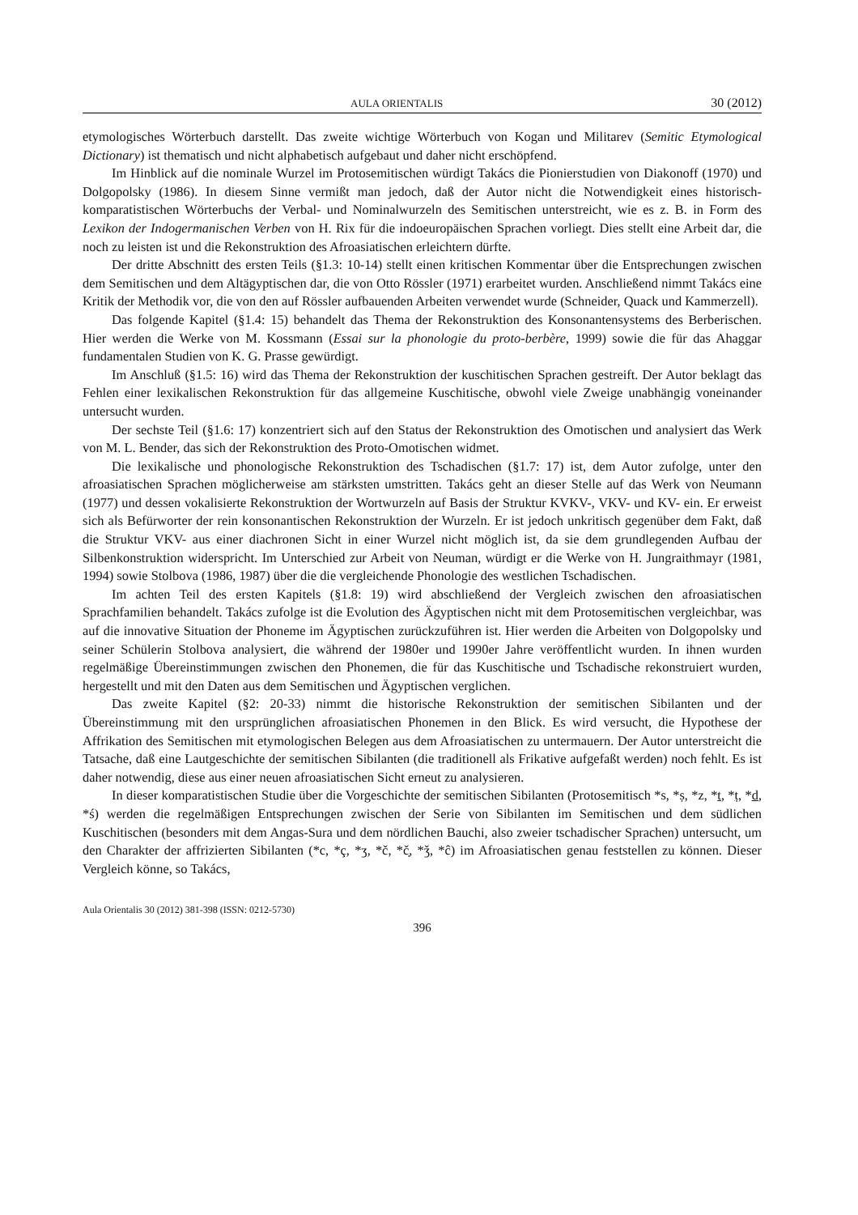AULA ORIENTALIS 30 (2012)
etymologisches Wörterbuch darstellt. Das zweite wichtige Wörterbuch von Kogan und Militarev (Semitic Etymological Dictionary) ist thematisch und nicht alphabetisch aufgebaut und daher nicht erschöpfend.
Im Hinblick auf die nominale Wurzel im Protosemitischen würdigt Takács die Pionierstudien von Diakonoff (1970) und Dolgopolsky (1986). In diesem Sinne vermißt man jedoch, daß der Autor nicht die Notwendigkeit eines historisch-komparatistischen Wörterbuchs der Verbal- und Nominalwurzeln des Semitischen unterstreicht, wie es z. B. in Form des Lexikon der Indogermanischen Verben von H. Rix für die indoeuropäischen Sprachen vorliegt. Dies stellt eine Arbeit dar, die noch zu leisten ist und die Rekonstruktion des Afroasiatischen erleichtern dürfte.
Der dritte Abschnitt des ersten Teils (§1.3: 10-14) stellt einen kritischen Kommentar über die Entsprechungen zwischen dem Semitischen und dem Altägyptischen dar, die von Otto Rössler (1971) erarbeitet wurden. Anschließend nimmt Takács eine Kritik der Methodik vor, die von den auf Rössler aufbauenden Arbeiten verwendet wurde (Schneider, Quack und Kammerzell).
Das folgende Kapitel (§1.4: 15) behandelt das Thema der Rekonstruktion des Konsonantensystems des Berberischen. Hier werden die Werke von M. Kossmann (Essai sur la phonologie du proto-berbère, 1999) sowie die für das Ahaggar fundamentalen Studien von K. G. Prasse gewürdigt.
Im Anschluß (§1.5: 16) wird das Thema der Rekonstruktion der kuschitischen Sprachen gestreift. Der Autor beklagt das Fehlen einer lexikalischen Rekonstruktion für das allgemeine Kuschitische, obwohl viele Zweige unabhängig voneinander untersucht wurden.
Der sechste Teil (§1.6: 17) konzentriert sich auf den Status der Rekonstruktion des Omotischen und analysiert das Werk von M. L. Bender, das sich der Rekonstruktion des Proto-Omotischen widmet.
Die lexikalische und phonologische Rekonstruktion des Tschadischen (§1.7: 17) ist, dem Autor zufolge, unter den afroasiatischen Sprachen möglicherweise am stärksten umstritten. Takács geht an dieser Stelle auf das Werk von Neumann (1977) und dessen vokalisierte Rekonstruktion der Wortwurzeln auf Basis der Struktur KVKV-, VKV- und KV- ein. Er erweist sich als Befürworter der rein konsonantischen Rekonstruktion der Wurzeln. Er ist jedoch unkritisch gegenüber dem Fakt, daß die Struktur VKV- aus einer diachronen Sicht in einer Wurzel nicht möglich ist, da sie dem grundlegenden Aufbau der Silbenkonstruktion widerspricht. Im Unterschied zur Arbeit von Neuman, würdigt er die Werke von H. Jungraithmayr (1981, 1994) sowie Stolbova (1986, 1987) über die die vergleichende Phonologie des westlichen Tschadischen.
Im achten Teil des ersten Kapitels (§1.8: 19) wird abschließend der Vergleich zwischen den afroasiatischen Sprachfamilien behandelt. Takács zufolge ist die Evolution des Ägyptischen nicht mit dem Protosemitischen vergleichbar, was auf die innovative Situation der Phoneme im Ägyptischen zurückzuführen ist. Hier werden die Arbeiten von Dolgopolsky und seiner Schülerin Stolbova analysiert, die während der 1980er und 1990er Jahre veröffentlicht wurden. In ihnen wurden regelmäßige Übereinstimmungen zwischen den Phonemen, die für das Kuschitische und Tschadische rekonstruiert wurden, hergestellt und mit den Daten aus dem Semitischen und Ägyptischen verglichen.
Das zweite Kapitel (§2: 20-33) nimmt die historische Rekonstruktion der semitischen Sibilanten und der Übereinstimmung mit den ursprünglichen afroasiatischen Phonemen in den Blick. Es wird versucht, die Hypothese der Affrikation des Semitischen mit etymologischen Belegen aus dem Afroasiatischen zu untermauern. Der Autor unterstreicht die Tatsache, daß eine Lautgeschichte der semitischen Sibilanten (die traditionell als Frikative aufgefaßt werden) noch fehlt. Es ist daher notwendig, diese aus einer neuen afroasiatischen Sicht erneut zu analysieren.
In dieser komparatistischen Studie über die Vorgeschichte der semitischen Sibilanten (Protosemitisch *s, *ṣ, *z, *t, *ṭ, *d, *ś) werden die regelmäßigen Entsprechungen zwischen der Serie von Sibilanten im Semitischen und dem südlichen Kuschitischen (besonders mit dem Angas-Sura und dem nördlichen Bauchi, also zweier tschadischer Sprachen) untersucht, um den Charakter der affrizierten Sibilanten (*c, *ç, *ʒ, *č, *č̣, *ǯ, *ĉ) im Afroasiatischen genau feststellen zu können. Dieser Vergleich könne, so Takács,
Aula Orientalis 30 (2012) 381-398 (ISSN: 0212-5730)
396